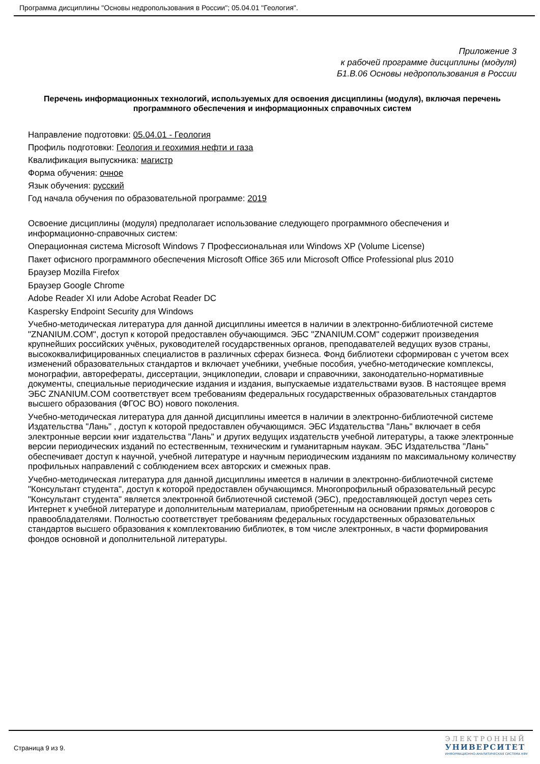Программа дисциплины "Основы недропользования в России"; 05.04.01 "Геология".
Приложение 3
к рабочей программе дисциплины (модуля)
Б1.В.06 Основы недропользования в России
Перечень информационных технологий, используемых для освоения дисциплины (модуля), включая перечень программного обеспечения и информационных справочных систем
Направление подготовки: 05.04.01 - Геология
Профиль подготовки: Геология и геохимия нефти и газа
Квалификация выпускника: магистр
Форма обучения: очное
Язык обучения: русский
Год начала обучения по образовательной программе: 2019
Освоение дисциплины (модуля) предполагает использование следующего программного обеспечения и информационно-справочных систем:
Операционная система Microsoft Windows 7 Профессиональная или Windows XP (Volume License)
Пакет офисного программного обеспечения Microsoft Office 365 или Microsoft Office Professional plus 2010
Браузер Mozilla Firefox
Браузер Google Chrome
Adobe Reader XI или Adobe Acrobat Reader DC
Kaspersky Endpoint Security для Windows
Учебно-методическая литература для данной дисциплины имеется в наличии в электронно-библиотечной системе "ZNANIUM.COM", доступ к которой предоставлен обучающимся. ЭБС "ZNANIUM.COM" содержит произведения крупнейших российских учёных, руководителей государственных органов, преподавателей ведущих вузов страны, высококвалифицированных специалистов в различных сферах бизнеса. Фонд библиотеки сформирован с учетом всех изменений образовательных стандартов и включает учебники, учебные пособия, учебно-методические комплексы, монографии, авторефераты, диссертации, энциклопедии, словари и справочники, законодательно-нормативные документы, специальные периодические издания и издания, выпускаемые издательствами вузов. В настоящее время ЭБС ZNANIUM.COM соответствует всем требованиям федеральных государственных образовательных стандартов высшего образования (ФГОС ВО) нового поколения.
Учебно-методическая литература для данной дисциплины имеется в наличии в электронно-библиотечной системе Издательства "Лань" , доступ к которой предоставлен обучающимся. ЭБС Издательства "Лань" включает в себя электронные версии книг издательства "Лань" и других ведущих издательств учебной литературы, а также электронные версии периодических изданий по естественным, техническим и гуманитарным наукам. ЭБС Издательства "Лань" обеспечивает доступ к научной, учебной литературе и научным периодическим изданиям по максимальному количеству профильных направлений с соблюдением всех авторских и смежных прав.
Учебно-методическая литература для данной дисциплины имеется в наличии в электронно-библиотечной системе "Консультант студента", доступ к которой предоставлен обучающимся. Многопрофильный образовательный ресурс "Консультант студента" является электронной библиотечной системой (ЭБС), предоставляющей доступ через сеть Интернет к учебной литературе и дополнительным материалам, приобретенным на основании прямых договоров с правообладателями. Полностью соответствует требованиям федеральных государственных образовательных стандартов высшего образования к комплектованию библиотек, в том числе электронных, в части формирования фондов основной и дополнительной литературы.
Страница 9 из 9.
ЭЛЕКТРОННЫЙ
УНИВЕРСИТЕТ
ИНФОРМАЦИОННО-АНАЛИТИЧЕСКАЯ СИСТЕМА КФУ